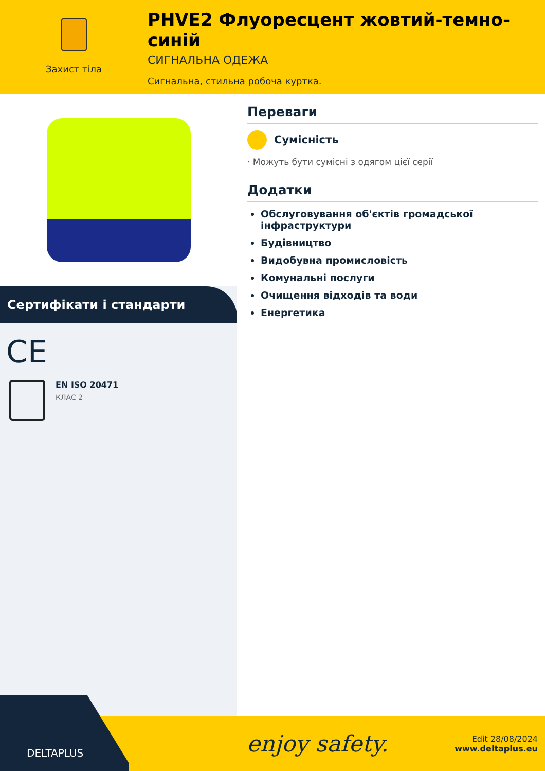Захист тіла
PHVE2 Флуоресцент жовтий-темно-синій
СИГНАЛЬНА ОДЕЖА
Сигнальна, стильна робоча куртка.
Сертифікати і стандарти
CE
EN ISO 20471
КЛАС 2
Переваги
Сумісність
· Можуть бути сумісні з одягом цієї серії
Додатки
Обслуговування об'єктів громадської інфраструктури
Будівництво
Видобувна промисловість
Комунальні послуги
Очищення відходів та води
Енергетика
enjoy safety.
Edit 28/08/2024
www.deltaplus.eu
DELTAPLUS